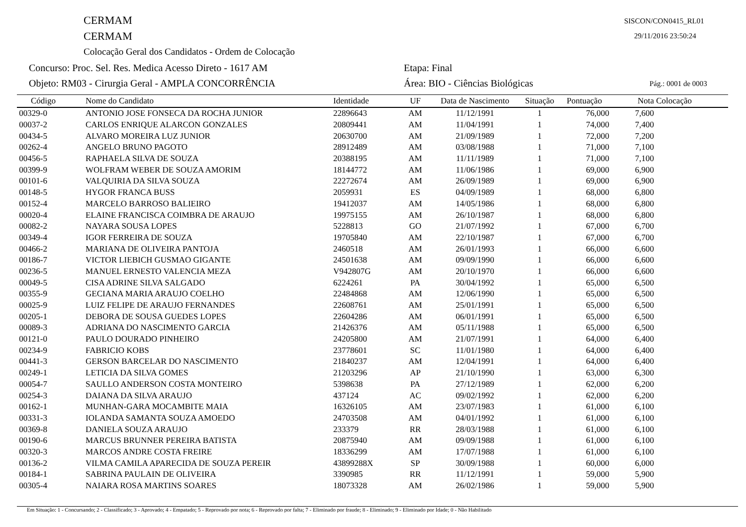CERMAM
CERMAM
Colocação Geral dos Candidatos - Ordem de Colocação
Concurso: Proc. Sel. Res. Medica Acesso Direto - 1617 AM
Etapa: Final
Objeto: RM03 - Cirurgia Geral - AMPLA CONCORRÊNCIA
Área: BIO - Ciências Biológicas
SISCON/CON0415_RL01
29/11/2016 23:50:24
Pág.: 0001 de 0003
| Código | Nome do Candidato | Identidade | UF | Data de Nascimento | Situação | Pontuação | Nota | Colocação |
| --- | --- | --- | --- | --- | --- | --- | --- | --- |
| 00329-0 | ANTONIO JOSE FONSECA DA ROCHA JUNIOR | 22896643 | AM | 11/12/1991 | 1 | 76,000 | 7,600 | |
| 00037-2 | CARLOS ENRIQUE ALARCON GONZALES | 20809441 | AM | 11/04/1991 | 1 | 74,000 | 7,400 | |
| 00434-5 | ALVARO MOREIRA LUZ JUNIOR | 20630700 | AM | 21/09/1989 | 1 | 72,000 | 7,200 | |
| 00262-4 | ANGELO BRUNO PAGOTO | 28912489 | AM | 03/08/1988 | 1 | 71,000 | 7,100 | |
| 00456-5 | RAPHAELA SILVA DE SOUZA | 20388195 | AM | 11/11/1989 | 1 | 71,000 | 7,100 | |
| 00399-9 | WOLFRAM WEBER DE SOUZA AMORIM | 18144772 | AM | 11/06/1986 | 1 | 69,000 | 6,900 | |
| 00101-6 | VALQUIRIA DA SILVA SOUZA | 22272674 | AM | 26/09/1989 | 1 | 69,000 | 6,900 | |
| 00148-5 | HYGOR FRANCA BUSS | 2059931 | ES | 04/09/1989 | 1 | 68,000 | 6,800 | |
| 00152-4 | MARCELO BARROSO BALIEIRO | 19412037 | AM | 14/05/1986 | 1 | 68,000 | 6,800 | |
| 00020-4 | ELAINE FRANCISCA COIMBRA DE ARAUJO | 19975155 | AM | 26/10/1987 | 1 | 68,000 | 6,800 | |
| 00082-2 | NAYARA SOUSA LOPES | 5228813 | GO | 21/07/1992 | 1 | 67,000 | 6,700 | |
| 00349-4 | IGOR FERREIRA DE SOUZA | 19705840 | AM | 22/10/1987 | 1 | 67,000 | 6,700 | |
| 00466-2 | MARIANA DE OLIVEIRA PANTOJA | 2460518 | AM | 26/01/1993 | 1 | 66,000 | 6,600 | |
| 00186-7 | VICTOR LIEBICH GUSMAO GIGANTE | 24501638 | AM | 09/09/1990 | 1 | 66,000 | 6,600 | |
| 00236-5 | MANUEL ERNESTO VALENCIA MEZA | V942807G | AM | 20/10/1970 | 1 | 66,000 | 6,600 | |
| 00049-5 | CISA ADRINE SILVA SALGADO | 6224261 | PA | 30/04/1992 | 1 | 65,000 | 6,500 | |
| 00355-9 | GECIANA MARIA ARAUJO COELHO | 22484868 | AM | 12/06/1990 | 1 | 65,000 | 6,500 | |
| 00025-9 | LUIZ FELIPE DE ARAUJO FERNANDES | 22608761 | AM | 25/01/1991 | 1 | 65,000 | 6,500 | |
| 00205-1 | DEBORA DE SOUSA GUEDES LOPES | 22604286 | AM | 06/01/1991 | 1 | 65,000 | 6,500 | |
| 00089-3 | ADRIANA DO NASCIMENTO GARCIA | 21426376 | AM | 05/11/1988 | 1 | 65,000 | 6,500 | |
| 00121-0 | PAULO DOURADO PINHEIRO | 24205800 | AM | 21/07/1991 | 1 | 64,000 | 6,400 | |
| 00234-9 | FABRICIO KOBS | 23778601 | SC | 11/01/1980 | 1 | 64,000 | 6,400 | |
| 00441-3 | GERSON BARCELAR DO NASCIMENTO | 21840237 | AM | 12/04/1991 | 1 | 64,000 | 6,400 | |
| 00249-1 | LETICIA DA SILVA GOMES | 21203296 | AP | 21/10/1990 | 1 | 63,000 | 6,300 | |
| 00054-7 | SAULLO ANDERSON COSTA MONTEIRO | 5398638 | PA | 27/12/1989 | 1 | 62,000 | 6,200 | |
| 00254-3 | DAIANA DA SILVA ARAUJO | 437124 | AC | 09/02/1992 | 1 | 62,000 | 6,200 | |
| 00162-1 | MUNHAN-GARA MOCAMBITE MAIA | 16326105 | AM | 23/07/1983 | 1 | 61,000 | 6,100 | |
| 00331-3 | IOLANDA SAMANTA SOUZA AMOEDO | 24703508 | AM | 04/01/1992 | 1 | 61,000 | 6,100 | |
| 00369-8 | DANIELA SOUZA ARAUJO | 233379 | RR | 28/03/1988 | 1 | 61,000 | 6,100 | |
| 00190-6 | MARCUS BRUNNER PEREIRA BATISTA | 20875940 | AM | 09/09/1988 | 1 | 61,000 | 6,100 | |
| 00320-3 | MARCOS ANDRE COSTA FREIRE | 18336299 | AM | 17/07/1988 | 1 | 61,000 | 6,100 | |
| 00136-2 | VILMA CAMILA APARECIDA DE SOUZA PEREIR | 43899288X | SP | 30/09/1988 | 1 | 60,000 | 6,000 | |
| 00184-1 | SABRINA PAULAIN DE OLIVEIRA | 3390985 | RR | 11/12/1991 | 1 | 59,000 | 5,900 | |
| 00305-4 | NAIARA ROSA MARTINS SOARES | 18073328 | AM | 26/02/1986 | 1 | 59,000 | 5,900 | |
Em Situação: 1 - Concursando; 2 - Classificado; 3 - Aprovado; 4 - Empatado; 5 - Reprovado por nota; 6 - Reprovado por falta; 7 - Eliminado por fraude; 8 - Eliminado; 9 - Eliminado por Idade; 0 - Não Habilitado